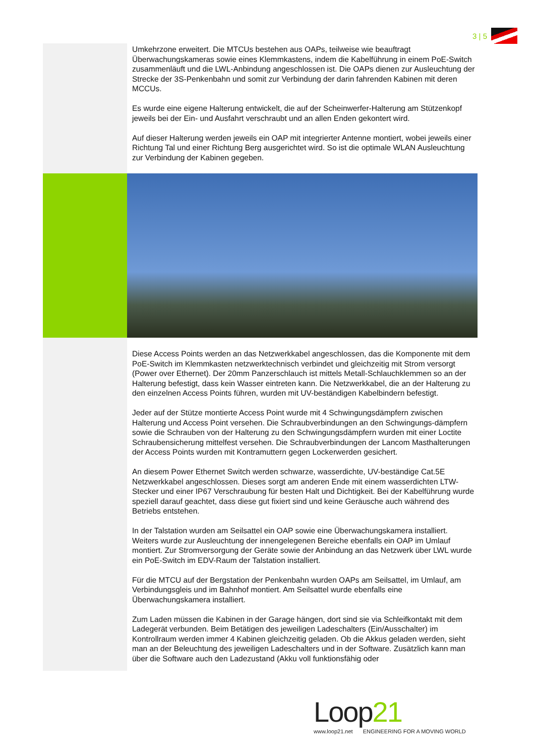3 | 5
Umkehrzone erweitert. Die MTCUs bestehen aus OAPs, teilweise wie beauftragt Überwachungskameras sowie eines Klemmkastens, indem die Kabelführung in einem PoE-Switch zusammenläuft und die LWL-Anbindung angeschlossen ist. Die OAPs dienen zur Ausleuchtung der Strecke der 3S-Penkenbahn und somit zur Verbindung der darin fahrenden Kabinen mit deren MCCUs.
Es wurde eine eigene Halterung entwickelt, die auf der Scheinwerfer-Halterung am Stützenkopf jeweils bei der Ein- und Ausfahrt verschraubt und an allen Enden gekontert wird.
Auf dieser Halterung werden jeweils ein OAP mit integrierter Antenne montiert, wobei jeweils einer Richtung Tal und einer Richtung Berg ausgerichtet wird. So ist die optimale WLAN Ausleuchtung zur Verbindung der Kabinen gegeben.
Diese Access Points werden an das Netzwerkkabel angeschlossen, das die Komponente mit dem PoE-Switch im Klemmkasten netzwerktechnisch verbindet und gleichzeitig mit Strom versorgt (Power over Ethernet). Der 20mm Panzerschlauch ist mittels Metall-Schlauchklemmen so an der Halterung befestigt, dass kein Wasser eintreten kann. Die Netzwerkkabel, die an der Halterung zu den einzelnen Access Points führen, wurden mit UV-beständigen Kabelbindern befestigt.
Jeder auf der Stütze montierte Access Point wurde mit 4 Schwingungsdämpfern zwischen Halterung und Access Point versehen. Die Schraubverbindungen an den Schwingungs-dämpfern sowie die Schrauben von der Halterung zu den Schwingungsdämpfern wurden mit einer Loctite Schraubensicherung mittelfest versehen. Die Schraubverbindungen der Lancom Masthalterungen der Access Points wurden mit Kontramuttern gegen Lockerwerden gesichert.
An diesem Power Ethernet Switch werden schwarze, wasserdichte, UV-beständige Cat.5E Netzwerkkabel angeschlossen. Dieses sorgt am anderen Ende mit einem wasserdichten LTW-Stecker und einer IP67 Verschraubung für besten Halt und Dichtigkeit. Bei der Kabelführung wurde speziell darauf geachtet, dass diese gut fixiert sind und keine Geräusche auch während des Betriebs entstehen.
In der Talstation wurden am Seilsattel ein OAP sowie eine Überwachungskamera installiert. Weiters wurde zur Ausleuchtung der innengelegenen Bereiche ebenfalls ein OAP im Umlauf montiert. Zur Stromversorgung der Geräte sowie der Anbindung an das Netzwerk über LWL wurde ein PoE-Switch im EDV-Raum der Talstation installiert.
Für die MTCU auf der Bergstation der Penkenbahn wurden OAPs am Seilsattel, im Umlauf, am Verbindungsgleis und im Bahnhof montiert. Am Seilsattel wurde ebenfalls eine Überwachungskamera installiert.
Zum Laden müssen die Kabinen in der Garage hängen, dort sind sie via Schleifkontakt mit dem Ladegerät verbunden. Beim Betätigen des jeweiligen Ladeschalters (Ein/Ausschalter) im Kontrollraum werden immer 4 Kabinen gleichzeitig geladen. Ob die Akkus geladen werden, sieht man an der Beleuchtung des jeweiligen Ladeschalters und in der Software. Zusätzlich kann man über die Software auch den Ladezustand (Akku voll funktionsfähig oder
Loop21
www.loop21.net ENGINEERING FOR A MOVING WORLD